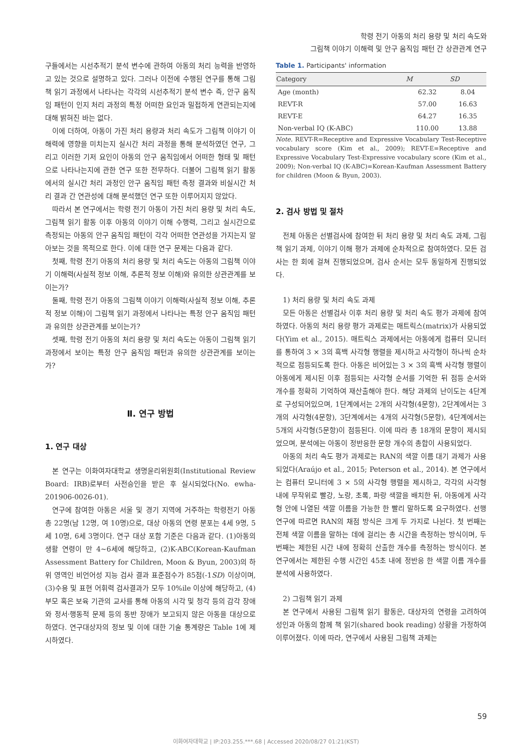학령 전기 아동의 처리 용량 및 처리 속도와
그림책 이야기 이해력 및 안구 움직임 패턴 간 상관관계 연구
구들에서는 시선추적기 분석 변수에 관하여 아동의 처리 능력을 반영하고 있는 것으로 설명하고 있다. 그러나 이전에 수행된 연구를 통해 그림책 읽기 과정에서 나타나는 각각의 시선추적기 분석 변수 즉, 안구 움직임 패턴이 인지 처리 과정의 특정 어떠한 요인과 밀접하게 연관되는지에 대해 밝혀진 바는 없다.
이에 더하여, 아동이 가진 처리 용량과 처리 속도가 그림책 이야기 이해력에 영향을 미치는지 실시간 처리 과정을 통해 분석하였던 연구, 그리고 이러한 기저 요인이 아동의 안구 움직임에서 어떠한 형태 및 패턴으로 나타나는지에 관한 연구 또한 전무하다. 더불어 그림책 읽기 활동에서의 실시간 처리 과정인 안구 움직임 패턴 측정 결과와 비실시간 처리 결과 간 연관성에 대해 분석했던 연구 또한 이루어지지 않았다.
따라서 본 연구에서는 학령 전기 아동이 가진 처리 용량 및 처리 속도, 그림책 읽기 활동 이후 아동의 이야기 이해 수행력, 그리고 실시간으로 측정되는 아동의 안구 움직임 패턴이 각각 어떠한 연관성을 가지는지 알아보는 것을 목적으로 한다. 이에 대한 연구 문제는 다음과 같다.
첫째, 학령 전기 아동의 처리 용량 및 처리 속도는 아동의 그림책 이야기 이해력(사실적 정보 이해, 추론적 정보 이해)와 유의한 상관관계를 보이는가?
둘째, 학령 전기 아동의 그림책 이야기 이해력(사실적 정보 이해, 추론적 정보 이해)이 그림책 읽기 과정에서 나타나는 특정 안구 움직임 패턴과 유의한 상관관계를 보이는가?
셋째, 학령 전기 아동의 처리 용량 및 처리 속도는 아동이 그림책 읽기 과정에서 보이는 특정 안구 움직임 패턴과 유의한 상관관계를 보이는가?
Ⅱ. 연구 방법
1. 연구 대상
본 연구는 이화여자대학교 생명윤리위원회(Institutional Review Board: IRB)로부터 사전승인을 받은 후 실시되었다(No. ewha-201906-0026-01).
연구에 참여한 아동은 서울 및 경기 지역에 거주하는 학령전기 아동 총 22명(남 12명, 여 10명)으로, 대상 아동의 연령 분포는 4세 9명, 5세 10명, 6세 3명이다. 연구 대상 포함 기준은 다음과 같다. (1)아동의 생활 연령이 만 4~6세에 해당하고, (2)K-ABC(Korean-Kaufman Assessment Battery for Children, Moon & Byun, 2003)의 하위 영역인 비언어성 지능 검사 결과 표준점수가 85점(-1SD) 이상이며, (3)수용 및 표현 어휘력 검사결과가 모두 10%ile 이상에 해당하고, (4)부모 혹은 보육 기관의 교사를 통해 아동의 시각 및 청각 등의 감각 장애와 정서·행동적 문제 등의 동반 장애가 보고되지 않은 아동을 대상으로 하였다. 연구대상자의 정보 및 이에 대한 기술 통계량은 Table 1에 제시하였다.
Table 1. Participants' information
| Category | M | SD |
| --- | --- | --- |
| Age (month) | 62.32 | 8.04 |
| REVT-R | 57.00 | 16.63 |
| REVT-E | 64.27 | 16.35 |
| Non-verbal IQ (K-ABC) | 110.00 | 13.88 |
Note. REVT-R=Receptive and Expressive Vocabulary Test-Receptive vocabulary score (Kim et al., 2009); REVT-E=Receptive and Expressive Vocabulary Test-Expressive vocabulary score (Kim et al., 2009); Non-verbal IQ (K-ABC)=Korean-Kaufman Assessment Battery for children (Moon & Byun, 2003).
2. 검사 방법 및 절차
전체 아동은 선별검사에 참여한 뒤 처리 용량 및 처리 속도 과제, 그림책 읽기 과제, 이야기 이해 평가 과제에 순차적으로 참여하였다. 모든 검사는 한 회에 걸쳐 진행되었으며, 검사 순서는 모두 동일하게 진행되었다.
1) 처리 용량 및 처리 속도 과제
모든 아동은 선별검사 이후 처리 용량 및 처리 속도 평가 과제에 참여하였다. 아동의 처리 용량 평가 과제로는 매트릭스(matrix)가 사용되었다(Yim et al., 2015). 매트릭스 과제에서는 아동에게 컴퓨터 모니터를 통하여 3 × 3의 흑백 사각형 행렬을 제시하고 사각형이 하나씩 순차적으로 점등되도록 한다. 아동은 비어있는 3 × 3의 흑백 사각형 행렬이 아동에게 제시된 이후 점등되는 사각형 순서를 기억한 뒤 점등 순서와 개수를 정확히 기억하여 재산출해야 한다. 해당 과제의 난이도는 4단계로 구성되어있으며, 1단계에서는 2개의 사각형(4문항), 2단계에서는 3개의 사각형(4문항), 3단계에서는 4개의 사각형(5문항), 4단계에서는 5개의 사각형(5문항)이 점등된다. 이에 따라 총 18개의 문항이 제시되었으며, 분석에는 아동이 정반응한 문항 개수의 총합이 사용되었다.
아동의 처리 속도 평가 과제로는 RAN의 색깔 이름 대기 과제가 사용되었다(Araújo et al., 2015; Peterson et al., 2014). 본 연구에서는 컴퓨터 모니터에 3 × 5의 사각형 행렬을 제시하고, 각각의 사각형 내에 무작위로 빨강, 노랑, 초록, 파랑 색깔을 배치한 뒤, 아동에게 사각형 안에 나열된 색깔 이름을 가능한 한 빨리 말하도록 요구하였다. 선행 연구에 따르면 RAN의 채점 방식은 크게 두 가지로 나뉜다. 첫 번째는 전체 색깔 이름을 말하는 데에 걸리는 총 시간을 측정하는 방식이며, 두 번째는 제한된 시간 내에 정확히 산출한 개수를 측정하는 방식이다. 본 연구에서는 제한된 수행 시간인 45초 내에 정반응 한 색깔 이름 개수를 분석에 사용하였다.
2) 그림책 읽기 과제
본 연구에서 사용된 그림책 읽기 활동은, 대상자의 연령을 고려하여 성인과 아동의 함께 책 읽기(shared book reading) 상황을 가정하여 이루어졌다. 이에 따라, 연구에서 사용된 그림책 과제는
59
이화여자대학교 | IP:203.255.***.68 | Accessed 2020/08/27 01:21(KST)